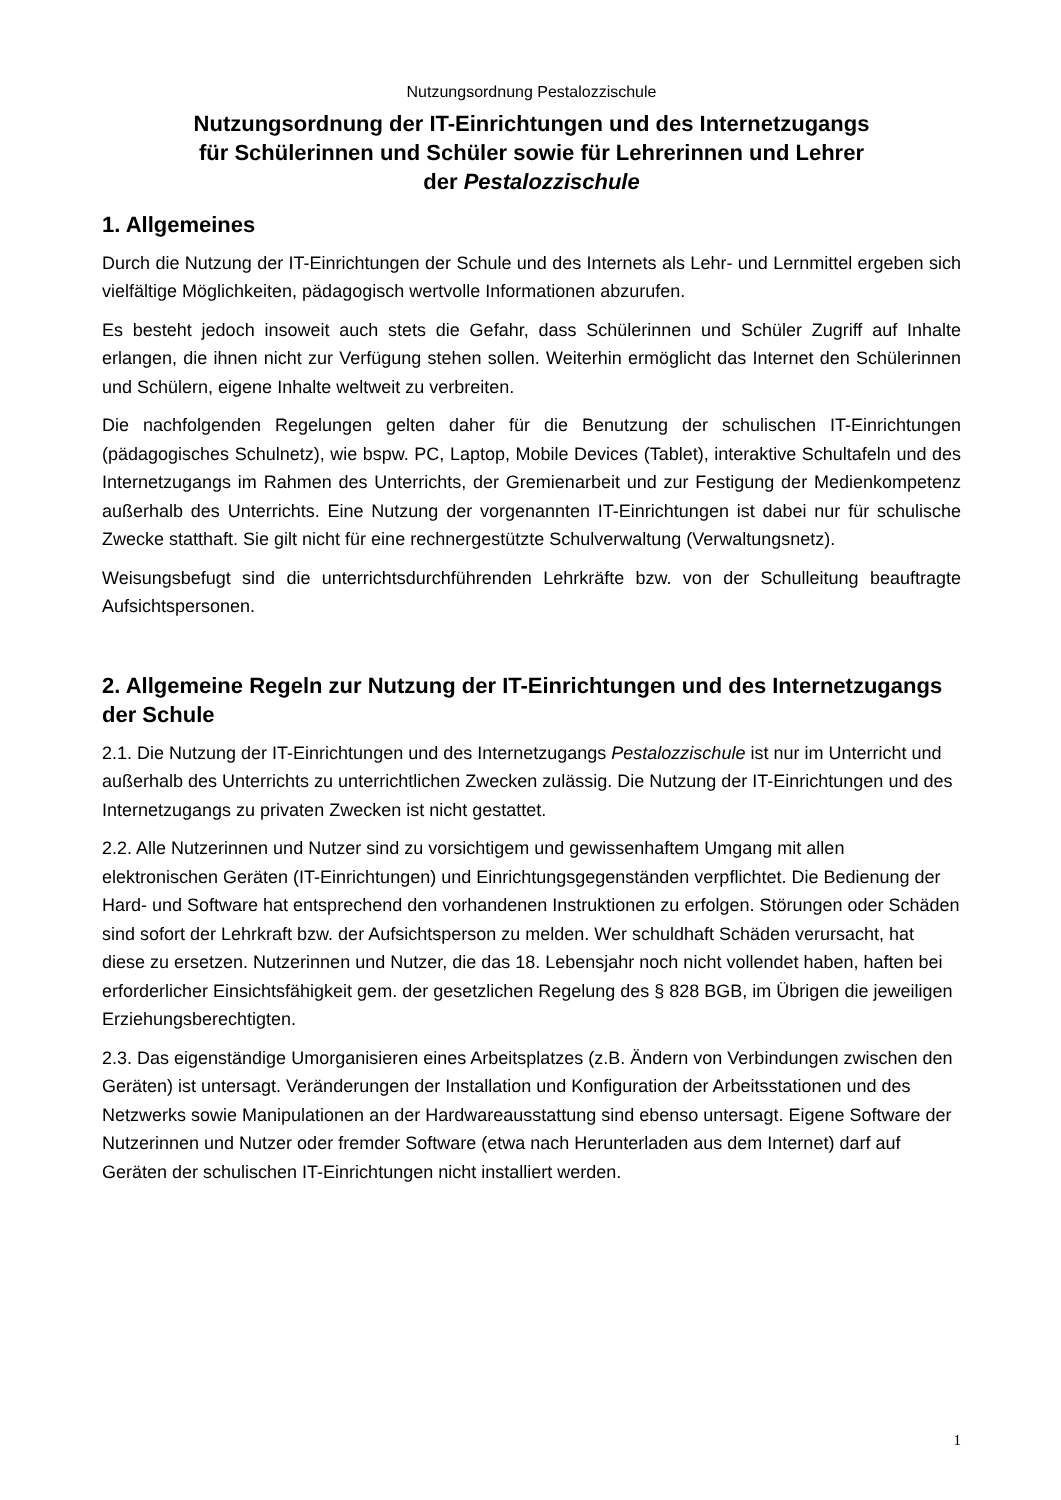Nutzungsordnung Pestalozzischule
Nutzungsordnung der IT-Einrichtungen und des Internetzugangs
für Schülerinnen und Schüler sowie für Lehrerinnen und Lehrer
der Pestalozzischule
1. Allgemeines
Durch die Nutzung der IT-Einrichtungen der Schule und des Internets als Lehr- und Lernmittel ergeben sich vielfältige Möglichkeiten, pädagogisch wertvolle Informationen abzurufen.
Es besteht jedoch insoweit auch stets die Gefahr, dass Schülerinnen und Schüler Zugriff auf Inhalte erlangen, die ihnen nicht zur Verfügung stehen sollen. Weiterhin ermöglicht das Internet den Schülerinnen und Schülern, eigene Inhalte weltweit zu verbreiten.
Die nachfolgenden Regelungen gelten daher für die Benutzung der schulischen IT-Einrichtungen (pädagogisches Schulnetz), wie bspw. PC, Laptop, Mobile Devices (Tablet), interaktive Schultafeln und des Internetzugangs im Rahmen des Unterrichts, der Gremienarbeit und zur Festigung der Medienkompetenz außerhalb des Unterrichts. Eine Nutzung der vorgenannten IT-Einrichtungen ist dabei nur für schulische Zwecke statthaft. Sie gilt nicht für eine rechnergestützte Schulverwaltung (Verwaltungsnetz).
Weisungsbefugt sind die unterrichtsdurchführenden Lehrkräfte bzw. von der Schulleitung beauftragte Aufsichtspersonen.
2. Allgemeine Regeln zur Nutzung der IT-Einrichtungen und des Internetzugangs der Schule
2.1. Die Nutzung der IT-Einrichtungen und des Internetzugangs Pestalozzischule ist nur im Unterricht und außerhalb des Unterrichts zu unterrichtlichen Zwecken zulässig. Die Nutzung der IT-Einrichtungen und des Internetzugangs zu privaten Zwecken ist nicht gestattet.
2.2. Alle Nutzerinnen und Nutzer sind zu vorsichtigem und gewissenhaftem Umgang mit allen elektronischen Geräten (IT-Einrichtungen) und Einrichtungsgegenständen verpflichtet. Die Bedienung der Hard- und Software hat entsprechend den vorhandenen Instruktionen zu erfolgen. Störungen oder Schäden sind sofort der Lehrkraft bzw. der Aufsichtsperson zu melden. Wer schuldhaft Schäden verursacht, hat diese zu ersetzen. Nutzerinnen und Nutzer, die das 18. Lebensjahr noch nicht vollendet haben, haften bei erforderlicher Einsichtsfähigkeit gem. der gesetzlichen Regelung des § 828 BGB, im Übrigen die jeweiligen Erziehungsberechtigten.
2.3. Das eigenständige Umorganisieren eines Arbeitsplatzes (z.B. Ändern von Verbindungen zwischen den Geräten) ist untersagt. Veränderungen der Installation und Konfiguration der Arbeitsstationen und des Netzwerks sowie Manipulationen an der Hardwareausstattung sind ebenso untersagt. Eigene Software der Nutzerinnen und Nutzer oder fremder Software (etwa nach Herunterladen aus dem Internet) darf auf Geräten der schulischen IT-Einrichtungen nicht installiert werden.
1